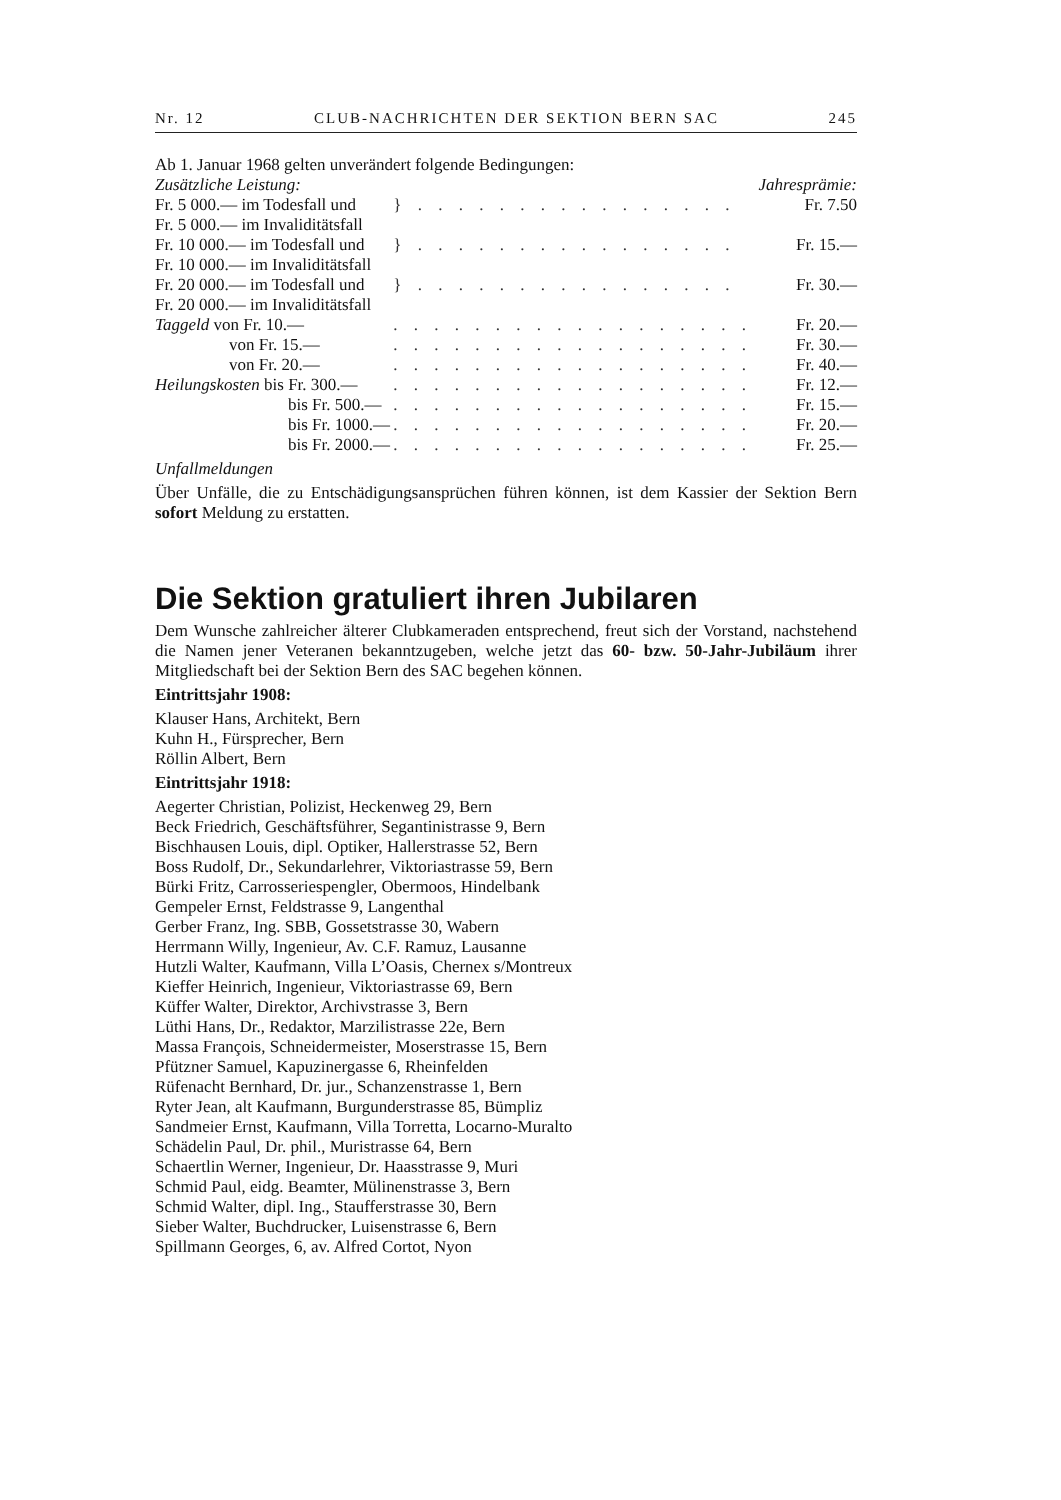Nr. 12 CLUB-NACHRICHTEN DER SEKTION BERN SAC 245
Ab 1. Januar 1968 gelten unverändert folgende Bedingungen:
| Zusätzliche Leistung: | | Jahresprämie: |
| Fr. 5 000.— im Todesfall und Fr. 5 000.— im Invaliditätsfall | } . . . . . . . . . . . . . . . . | Fr. 7.50 |
| Fr. 10 000.— im Todesfall und Fr. 10 000.— im Invaliditätsfall | } . . . . . . . . . . . . . . . . | Fr. 15.— |
| Fr. 20 000.— im Todesfall und Fr. 20 000.— im Invaliditätsfall | } . . . . . . . . . . . . . . . . | Fr. 30.— |
| Taggeld von Fr. 10.— | . . . . . . . . . . . . . . . . . . | Fr. 20.— |
| von Fr. 15.— | . . . . . . . . . . . . . . . . . . | Fr. 30.— |
| von Fr. 20.— | . . . . . . . . . . . . . . . . . . | Fr. 40.— |
| Heilungskosten bis Fr. 300.— | . . . . . . . . . . . . . . . . . . | Fr. 12.— |
| bis Fr. 500.— | . . . . . . . . . . . . . . . . . . | Fr. 15.— |
| bis Fr. 1000.— | . . . . . . . . . . . . . . . . . . | Fr. 20.— |
| bis Fr. 2000.— | . . . . . . . . . . . . . . . . . . | Fr. 25.— |
Unfallmeldungen
Über Unfälle, die zu Entschädigungsansprüchen führen können, ist dem Kassier der Sektion Bern sofort Meldung zu erstatten.
Die Sektion gratuliert ihren Jubilaren
Dem Wunsche zahlreicher älterer Clubkameraden entsprechend, freut sich der Vorstand, nachstehend die Namen jener Veteranen bekanntzugeben, welche jetzt das 60- bzw. 50-Jahr-Jubiläum ihrer Mitgliedschaft bei der Sektion Bern des SAC begehen können.
Eintrittsjahr 1908:
Klauser Hans, Architekt, Bern
Kuhn H., Fürsprecher, Bern
Röllin Albert, Bern
Eintrittsjahr 1918:
Aegerter Christian, Polizist, Heckenweg 29, Bern
Beck Friedrich, Geschäftsführer, Segantinistrasse 9, Bern
Bischhausen Louis, dipl. Optiker, Hallerstrasse 52, Bern
Boss Rudolf, Dr., Sekundarlehrer, Viktoriastrasse 59, Bern
Bürki Fritz, Carrosseriespengler, Obermoos, Hindelbank
Gempeler Ernst, Feldstrasse 9, Langenthal
Gerber Franz, Ing. SBB, Gossetstrasse 30, Wabern
Herrmann Willy, Ingenieur, Av. C.F. Ramuz, Lausanne
Hutzli Walter, Kaufmann, Villa L’Oasis, Chernex s/Montreux
Kieffer Heinrich, Ingenieur, Viktoriastrasse 69, Bern
Küffer Walter, Direktor, Archivstrasse 3, Bern
Lüthi Hans, Dr., Redaktor, Marzilistrasse 22e, Bern
Massa François, Schneidermeister, Moserstrasse 15, Bern
Pfützner Samuel, Kapuzinergasse 6, Rheinfelden
Rüfenacht Bernhard, Dr. jur., Schanzenstrasse 1, Bern
Ryter Jean, alt Kaufmann, Burgunderstrasse 85, Bümpliz
Sandmeier Ernst, Kaufmann, Villa Torretta, Locarno-Muralto
Schädelin Paul, Dr. phil., Muristrasse 64, Bern
Schaertlin Werner, Ingenieur, Dr. Haasstrasse 9, Muri
Schmid Paul, eidg. Beamter, Mülinenstrasse 3, Bern
Schmid Walter, dipl. Ing., Staufferstrasse 30, Bern
Sieber Walter, Buchdrucker, Luisenstrasse 6, Bern
Spillmann Georges, 6, av. Alfred Cortot, Nyon